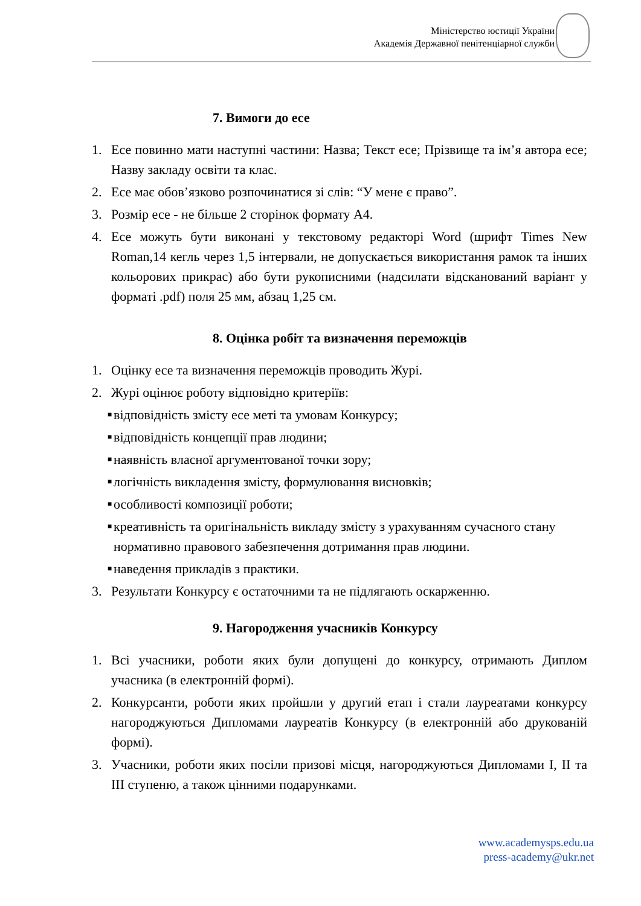Міністерство юстиції України
Академія Державної пенітенціарної служби
7. Вимоги до есе
1. Есе повинно мати наступні частини: Назва; Текст есе; Прізвище та ім’я автора есе; Назву закладу освіти та клас.
2. Есе має обов’язково розпочинатися зі слів: “У мене є право”.
3. Розмір есе - не більше 2 сторінок формату А4.
4. Есе можуть бути виконані у текстовому редакторі Word (шрифт Times New Roman,14 кегль через 1,5 інтервали, не допускається використання рамок та інших кольорових прикрас) або бути рукописними (надсилати відсканований варіант у форматі .pdf) поля 25 мм, абзац 1,25 см.
8. Оцінка робіт та визначення переможців
1. Оцінку есе та визначення переможців проводить Журі.
2. Журі оцінює роботу відповідно критеріїв:
■ відповідність змісту есе меті та умовам Конкурсу;
■ відповідність концепції прав людини;
■ наявність власної аргументованої точки зору;
■ логічність викладення змісту, формулювання висновків;
■ особливості композиції роботи;
■ креативність та оригінальність викладу змісту з урахуванням сучасного стану нормативно правового забезпечення дотримання прав людини.
■ наведення прикладів з практики.
3. Результати Конкурсу є остаточними та не підлягають оскарженню.
9. Нагородження учасників Конкурсу
1. Всі учасники, роботи яких були допущені до конкурсу, отримають Диплом учасника (в електронній формі).
2. Конкурсанти, роботи яких пройшли у другий етап і стали лауреатами конкурсу нагороджуються Дипломами лауреатів Конкурсу (в електронній або друкованій формі).
3. Учасники, роботи яких посіли призові місця, нагороджуються Дипломами І, ІІ та ІІІ ступеню, а також цінними подарунками.
www.academysps.edu.ua
press-academy@ukr.net